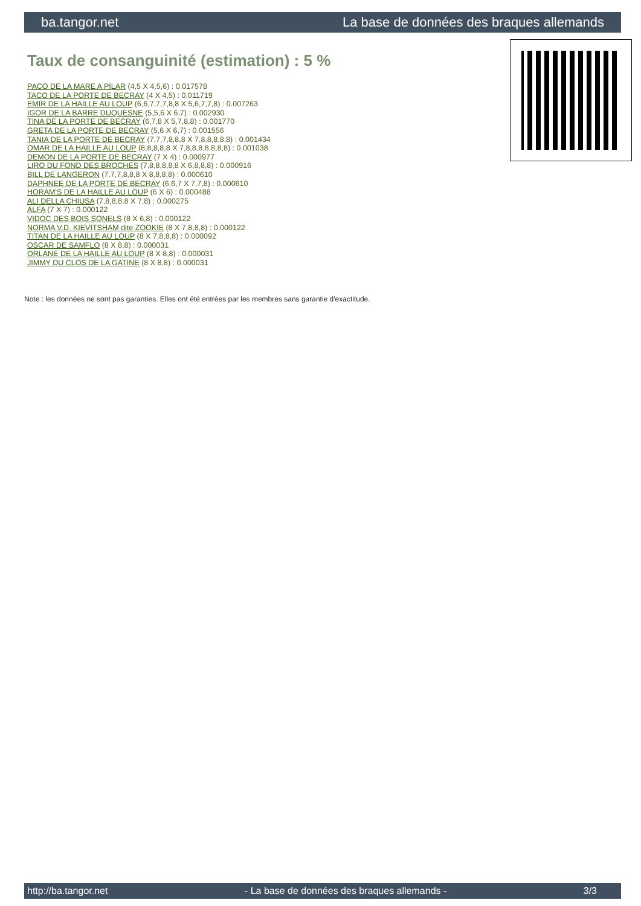ba.tangor.net La base de données des braques allemands
Taux de consanguinité (estimation) : 5 %
PACO DE LA MARE A PILAR (4,5 X 4,5,6) : 0.017578
TACO DE LA PORTE DE BECRAY (4 X 4,5) : 0.011719
EMIR DE LA HAILLE AU LOUP (6,6,7,7,7,8,8 X 5,6,7,7,8) : 0.007263
IGOR DE LA BARRE DUQUESNE (5,5,6 X 6,7) : 0.002930
TINA DE LA PORTE DE BECRAY (6,7,8 X 5,7,8,8) : 0.001770
GRETA DE LA PORTE DE BECRAY (5,6 X 6,7) : 0.001556
TANIA DE LA PORTE DE BECRAY (7,7,7,8,8,8 X 7,8,8,8,8,8) : 0.001434
OMAR DE LA HAILLE AU LOUP (8,8,8,8,8 X 7,8,8,8,8,8,8,8) : 0.001038
DEMON DE LA PORTE DE BECRAY (7 X 4) : 0.000977
LIRO DU FOND DES BROCHES (7,8,8,8,8,8 X 6,8,8,8) : 0.000916
BILL DE LANGERON (7,7,7,8,8,8 X 8,8,8,8) : 0.000610
DAPHNEE DE LA PORTE DE BECRAY (6,6,7 X 7,7,8) : 0.000610
HORAM'S DE LA HAILLE AU LOUP (6 X 6) : 0.000488
ALI DELLA CHIUSA (7,8,8,8,8 X 7,8) : 0.000275
ALFA (7 X 7) : 0.000122
VIDOC DES BOIS SONELS (8 X 6,8) : 0.000122
NORMA V.D. KIEVITSHAM dite ZOOKIE (8 X 7,8,8,8) : 0.000122
TITAN DE LA HAILLE AU LOUP (8 X 7,8,8,8) : 0.000092
OSCAR DE SAMFLO (8 X 8,8) : 0.000031
ORLANE DE LA HAILLE AU LOUP (8 X 8,8) : 0.000031
JIMMY DU CLOS DE LA GATINE (8 X 8,8) : 0.000031
Note : les données ne sont pas garanties. Elles ont été entrées par les membres sans garantie d'exactitude.
http://ba.tangor.net - La base de données des braques allemands - 3/3